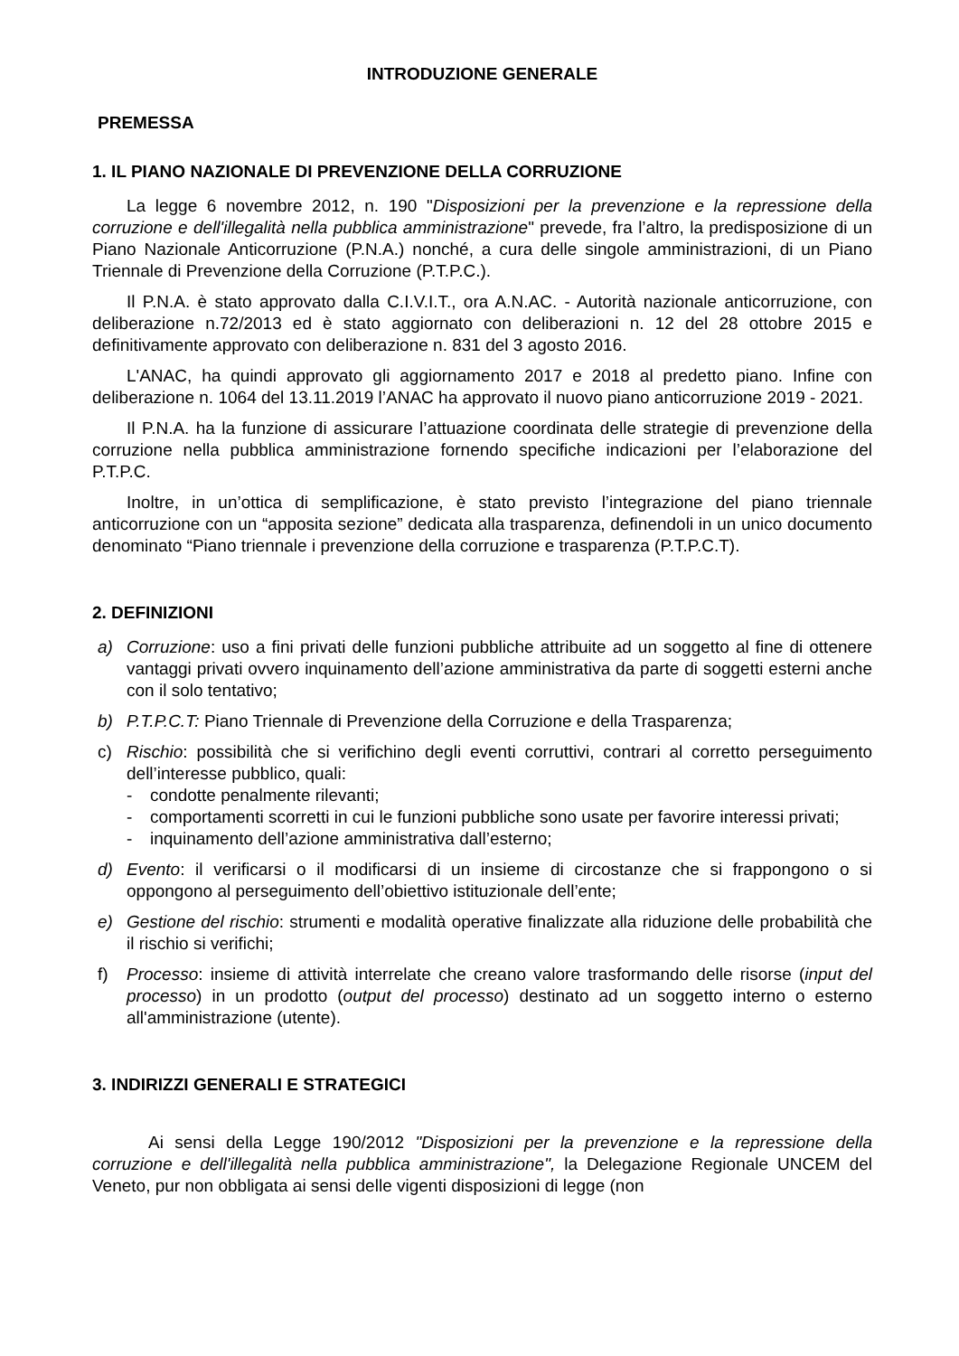INTRODUZIONE GENERALE
PREMESSA
1. IL PIANO NAZIONALE DI PREVENZIONE DELLA CORRUZIONE
La legge 6 novembre 2012, n. 190 "Disposizioni per la prevenzione e la repressione della corruzione e dell'illegalità nella pubblica amministrazione" prevede, fra l’altro, la predisposizione di un Piano Nazionale Anticorruzione (P.N.A.) nonché, a cura delle singole amministrazioni, di un Piano Triennale di Prevenzione della Corruzione (P.T.P.C.).
Il P.N.A. è stato approvato dalla C.I.V.I.T., ora A.N.AC. - Autorità nazionale anticorruzione, con deliberazione n.72/2013 ed è stato aggiornato con deliberazioni n. 12 del 28 ottobre 2015 e definitivamente approvato con deliberazione n. 831 del 3 agosto 2016.
L'ANAC, ha quindi approvato gli aggiornamento 2017 e 2018 al predetto piano. Infine con deliberazione n. 1064 del 13.11.2019 l’ANAC ha approvato il nuovo piano anticorruzione 2019 - 2021.
Il P.N.A. ha la funzione di assicurare l’attuazione coordinata delle strategie di prevenzione della corruzione nella pubblica amministrazione fornendo specifiche indicazioni per l’elaborazione del P.T.P.C.
Inoltre, in un’ottica di semplificazione, è stato previsto l’integrazione del piano triennale anticorruzione con un “apposita sezione” dedicata alla trasparenza, definendoli in un unico documento denominato “Piano triennale i prevenzione della corruzione e trasparenza (P.T.P.C.T).
2. DEFINIZIONI
a) Corruzione: uso a fini privati delle funzioni pubbliche attribuite ad un soggetto al fine di ottenere vantaggi privati ovvero inquinamento dell’azione amministrativa da parte di soggetti esterni anche con il solo tentativo;
b) P.T.P.C.T: Piano Triennale di Prevenzione della Corruzione e della Trasparenza;
c) Rischio: possibilità che si verifichino degli eventi corruttivi, contrari al corretto perseguimento dell’interesse pubblico, quali:
- condotte penalmente rilevanti;
- comportamenti scorretti in cui le funzioni pubbliche sono usate per favorire interessi privati;
- inquinamento dell’azione amministrativa dall’esterno;
d) Evento: il verificarsi o il modificarsi di un insieme di circostanze che si frappongono o si oppongono al perseguimento dell’obiettivo istituzionale dell’ente;
e) Gestione del rischio: strumenti e modalità operative finalizzate alla riduzione delle probabilità che il rischio si verifichi;
f) Processo: insieme di attività interrelate che creano valore trasformando delle risorse (input del processo) in un prodotto (output del processo) destinato ad un soggetto interno o esterno all'amministrazione (utente).
3. INDIRIZZI GENERALI E STRATEGICI
Ai sensi della Legge 190/2012 "Disposizioni per la prevenzione e la repressione della corruzione e dell'illegalità nella pubblica amministrazione", la Delegazione Regionale UNCEM del Veneto, pur non obbligata ai sensi delle vigenti disposizioni di legge (non